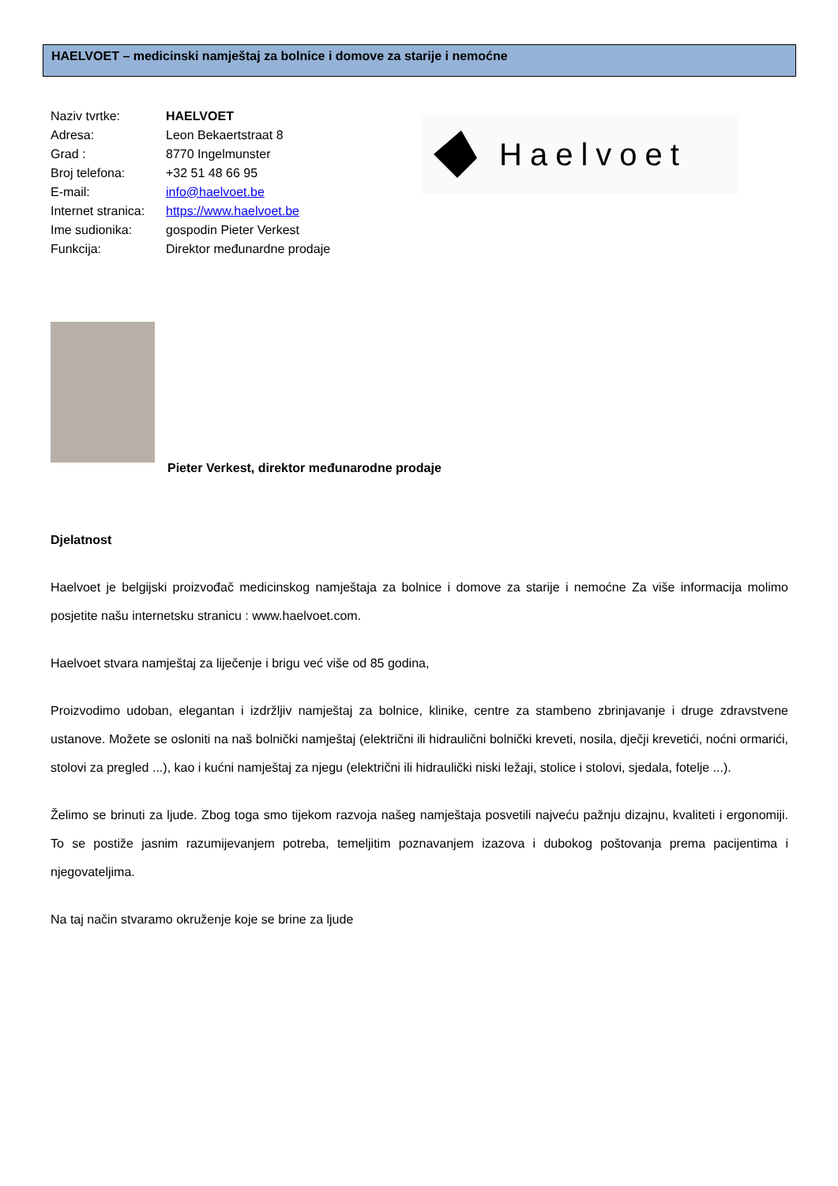HAELVOET – medicinski namještaj za bolnice i domove za starije i nemoćne
Naziv tvrtke: HAELVOET
Adresa: Leon Bekaertstraat 8
Grad : 8770 Ingelmunster
Broj telefona: +32 51 48 66 95
E-mail: info@haelvoet.be
Internet stranica: https://www.haelvoet.be
Ime sudionika: gospodin Pieter Verkest
Funkcija: Direktor međunardne prodaje
Haelvoet
Pieter Verkest, direktor međunarodne prodaje
Djelatnost
Haelvoet je belgijski proizvođač medicinskog namještaja za bolnice i domove za starije i nemoćne Za više informacija molimo posjetite našu internetsku stranicu : www.haelvoet.com.
Haelvoet stvara namještaj za liječenje i brigu već više od 85 godina,
Proizvodimo udoban, elegantan i izdržljiv namještaj za bolnice, klinike, centre za stambeno zbrinjavanje i druge zdravstvene ustanove. Možete se osloniti na naš bolnički namještaj (električni ili hidraulični bolnički kreveti, nosila, dječji krevetići, noćni ormarići, stolovi za pregled ...), kao i kućni namještaj za njegu (električni ili hidraulički niski ležaji, stolice i stolovi, sjedala, fotelje ...).
Želimo se brinuti za ljude. Zbog toga smo tijekom razvoja našeg namještaja posvetili najveću pažnju dizajnu, kvaliteti i ergonomiji. To se postiže jasnim razumijevanjem potreba, temeljitim poznavanjem izazova i dubokog poštovanja prema pacijentima i njegovateljima.
Na taj način stvaramo okruženje koje se brine za ljude